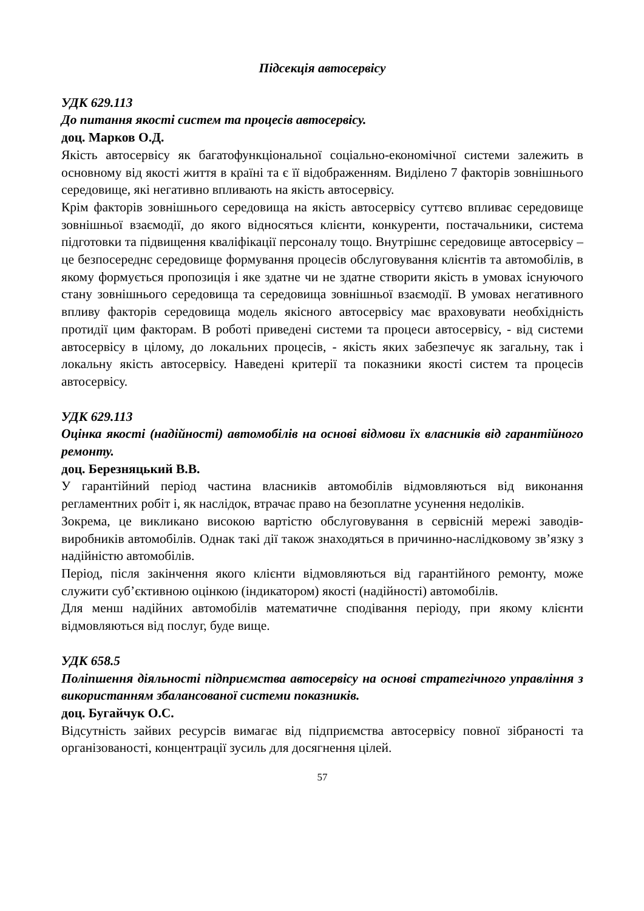Підсекція автосервісу
УДК 629.113
До питання якості систем та процесів автосервісу.
доц. Марков О.Д.
Якість автосервісу як багатофункціональної соціально-економічної системи залежить в основному від якості життя в країні та є її відображенням. Виділено 7 факторів зовнішнього середовище, які негативно впливають на якість автосервісу.
Крім факторів зовнішнього середовища на якість автосервісу суттєво впливає середовище зовнішньої взаємодії, до якого відносяться клієнти, конкуренти, постачальники, система підготовки та підвищення кваліфікації персоналу тощо. Внутрішнє середовище автосервісу – це безпосереднє середовище формування процесів обслуговування клієнтів та автомобілів, в якому формується пропозиція і яке здатне чи не здатне створити якість в умовах існуючого стану зовнішнього середовища та середовища зовнішньої взаємодії. В умовах негативного впливу факторів середовища модель якісного автосервісу має враховувати необхідність протидії цим факторам. В роботі приведені системи та процеси автосервісу, - від системи автосервісу в цілому, до локальних процесів, - якість яких забезпечує як загальну, так і локальну якість автосервісу. Наведені критерії та показники якості систем та процесів автосервісу.
УДК 629.113
Оцінка якості (надійності) автомобілів на основі відмови їх власників від гарантійного ремонту.
доц. Березняцький В.В.
У гарантійний період частина власників автомобілів відмовляються від виконання регламентних робіт і, як наслідок, втрачає право на безоплатне усунення недоліків.
Зокрема, це викликано високою вартістю обслуговування в сервісній мережі заводів-виробників автомобілів. Однак такі дії також знаходяться в причинно-наслідковому зв’язку з надійністю автомобілів.
Період, після закінчення якого клієнти відмовляються від гарантійного ремонту, може служити суб’єктивною оцінкою (індикатором) якості (надійності) автомобілів.
Для менш надійних автомобілів математичне сподівання періоду, при якому клієнти відмовляються від послуг, буде вище.
УДК 658.5
Поліпшення діяльності підприємства автосервісу на основі стратегічного управління з використанням збалансованої системи показників.
доц. Бугайчук О.С.
Відсутність зайвих ресурсів вимагає від підприємства автосервісу повної зібраності та організованості, концентрації зусиль для досягнення цілей.
57